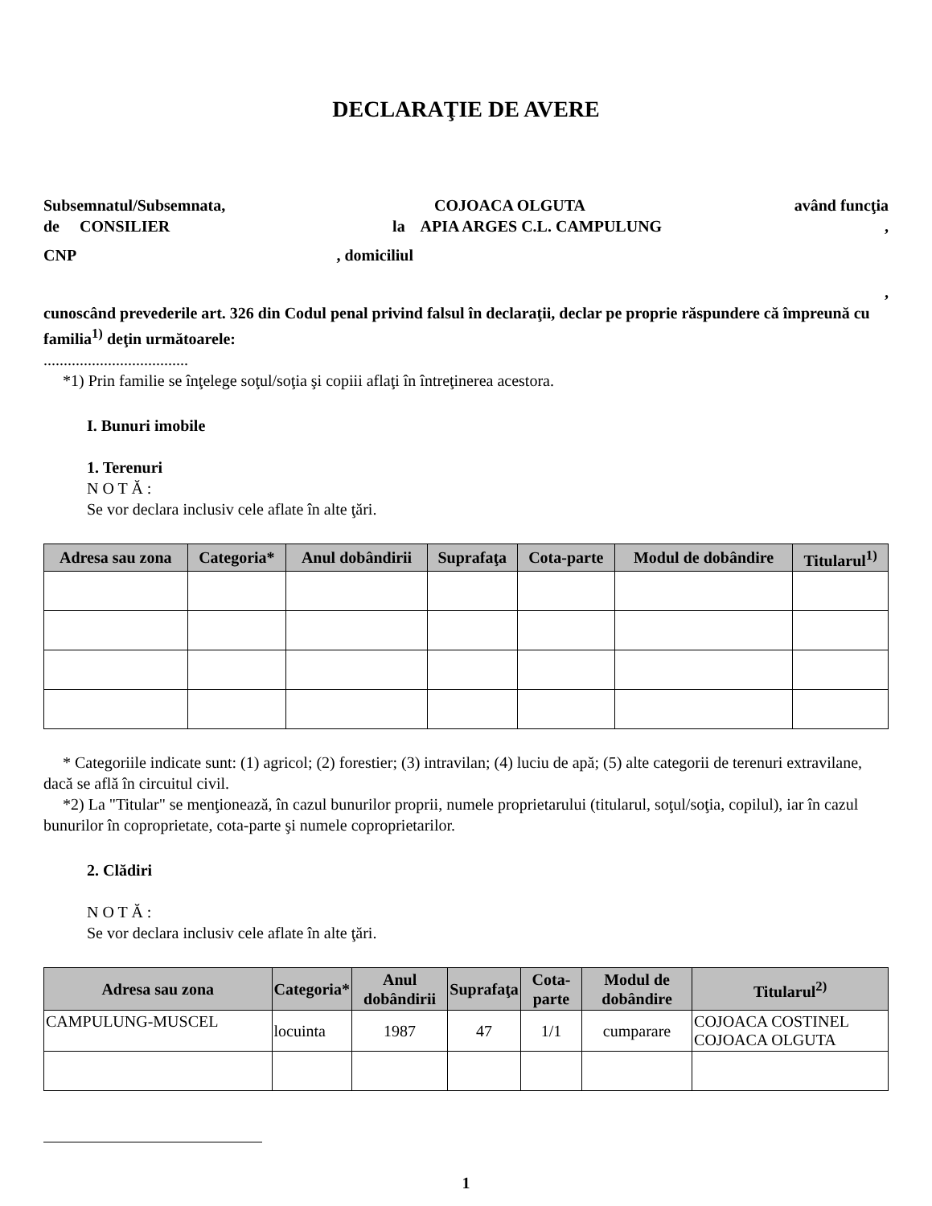DECLARAŢIE DE AVERE
Subsemnatul/Subsemnata, COJOACA OLGUTA având funcţia
de CONSILIER la APIA ARGES C.L. CAMPULUNG,
CNP, domiciliul
,
cunoscând prevederile art. 326 din Codul penal privind falsul în declaraţii, declar pe proprie răspundere că împreună cu familia<sup>1)</sup> deţin următoarele:
....................................
*1) Prin familie se înţelege soţul/soţia şi copiii aflaţi în întreţinerea acestora.
I. Bunuri imobile
1. Terenuri
N O T Ă :
Se vor declara inclusiv cele aflate în alte ţări.
| Adresa sau zona | Categoria* | Anul dobândirii | Suprafaţa | Cota-parte | Modul de dobândire | Titularul<sup>1)</sup> |
| --- | --- | --- | --- | --- | --- | --- |
* Categoriile indicate sunt: (1) agricol; (2) forestier; (3) intravilan; (4) luciu de apă; (5) alte categorii de terenuri extravilane, dacă se află în circuitul civil.
*2) La "Titular" se menţionează, în cazul bunurilor proprii, numele proprietarului (titularul, soţul/soţia, copilul), iar în cazul bunurilor în coproprietate, cota-parte şi numele coproprietarilor.
2. Clădiri
N O T Ă :
Se vor declara inclusiv cele aflate în alte ţări.
| Adresa sau zona | Categoria* | Anul dobândirii | Suprafaţa | Cota-parte | Modul de dobândire | Titularul<sup>2)</sup> |
| --- | --- | --- | --- | --- | --- | --- |
| CAMPULUNG-MUSCEL | locuinta | 1987 | 47 | 1/1 | cumparare | COJOACA COSTINEL COJOACA OLGUTA |
1